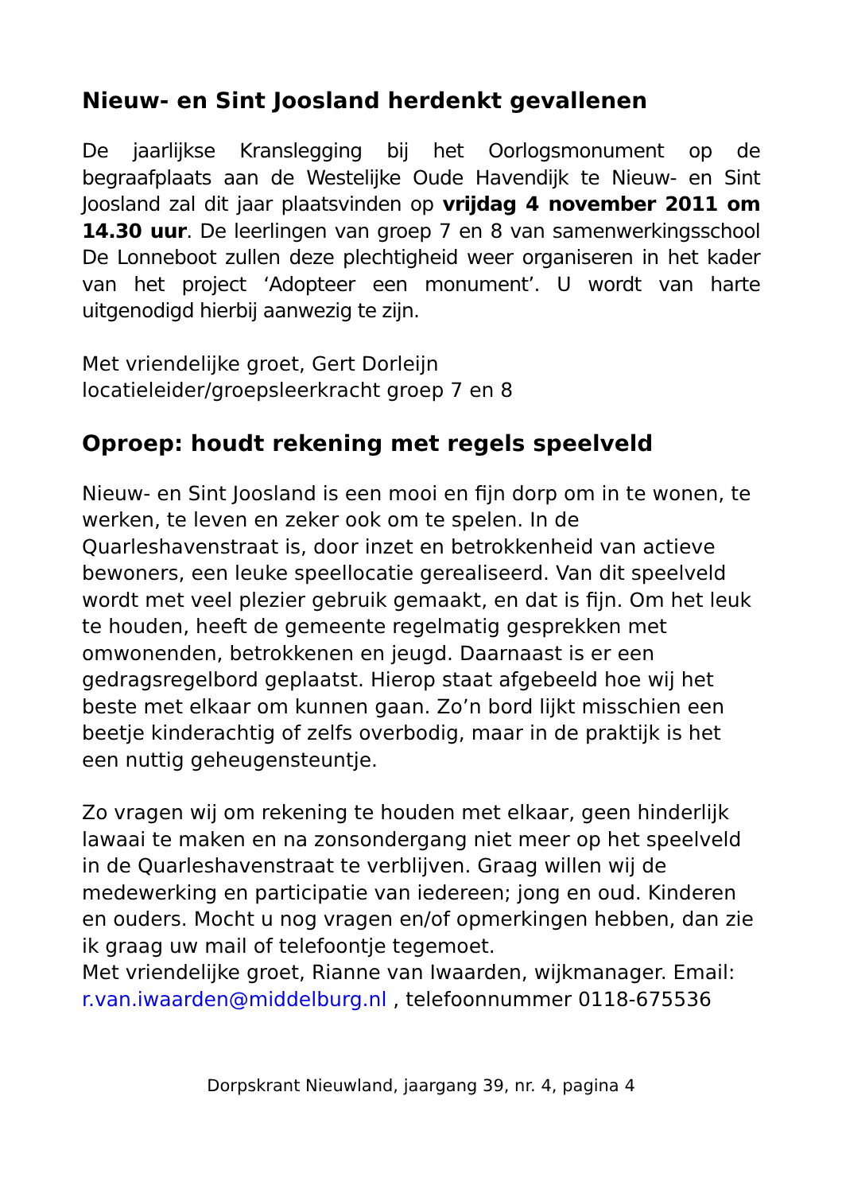Nieuw- en Sint Joosland herdenkt gevallenen
De jaarlijkse Kranslegging bij het Oorlogsmonument op de begraafplaats aan de Westelijke Oude Havendijk te Nieuw- en Sint Joosland zal dit jaar plaatsvinden op vrijdag 4 november 2011 om 14.30 uur. De leerlingen van groep 7 en 8 van samenwerkingsschool De Lonneboot zullen deze plechtigheid weer organiseren in het kader van het project ‘Adopteer een monument’. U wordt van harte uitgenodigd hierbij aanwezig te zijn.
Met vriendelijke groet, Gert Dorleijn
locatieleider/groepsleerkracht groep 7 en 8
Oproep: houdt rekening met regels speelveld
Nieuw- en Sint Joosland is een mooi en fijn dorp om in te wonen, te werken, te leven en zeker ook om te spelen. In de Quarleshavenstraat is, door inzet en betrokkenheid van actieve bewoners, een leuke speellocatie gerealiseerd. Van dit speelveld wordt met veel plezier gebruik gemaakt, en dat is fijn. Om het leuk te houden, heeft de gemeente regelmatig gesprekken met omwonenden, betrokkenen en jeugd. Daarnaast is er een gedragsregelbord geplaatst. Hierop staat afgebeeld hoe wij het beste met elkaar om kunnen gaan. Zo’n bord lijkt misschien een beetje kinderachtig of zelfs overbodig, maar in de praktijk is het een nuttig geheugensteuntje.
Zo vragen wij om rekening te houden met elkaar, geen hinderlijk lawaai te maken en na zonsondergang niet meer op het speelveld in de Quarleshavenstraat te verblijven. Graag willen wij de medewerking en participatie van iedereen; jong en oud. Kinderen en ouders. Mocht u nog vragen en/of opmerkingen hebben, dan zie ik graag uw mail of telefoontje tegemoet.
Met vriendelijke groet, Rianne van Iwaarden, wijkmanager. Email: r.van.iwaarden@middelburg.nl , telefoonnummer 0118-675536
Dorpskrant Nieuwland, jaargang 39, nr. 4, pagina 4